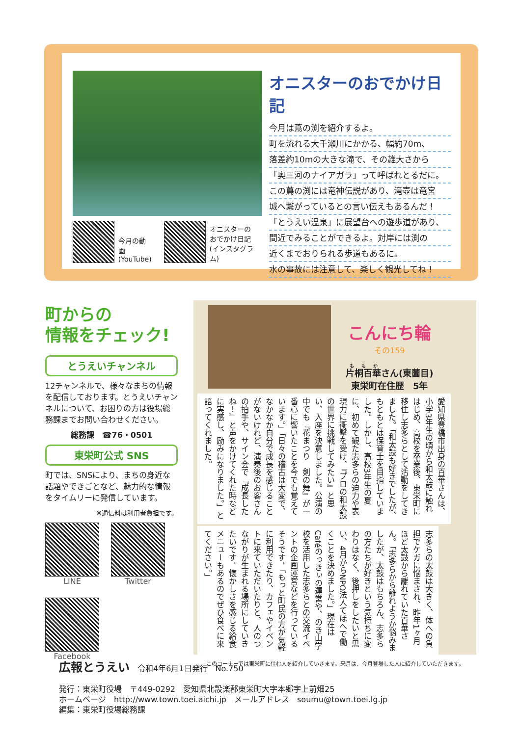今月の動画
(YouTube)
オニスターの
おでかけ日記
(インスタグラム)
オニスターのおでかけ日記
今月は蔦の渕を紹介するよ。
町を流れる大千瀬川にかかる、幅約70m、
落差約10mの大きな滝で、その雄大さから
「奥三河のナイアガラ」って呼ばれとるだに。
この蔦の渕には竜神伝説があり、滝壺は竜宮
城へ繋がっているとの言い伝えもあるんだ！
「とうえい温泉」に展望台への遊歩道があり、
間近でみることができるよ。対岸には渕の
近くまでおりられる歩道もあるに。
水の事故には注意して、楽しく観光してね！
町からの
情報をチェック!
とうえいチャンネル
12チャンネルで、様々なまちの情報を配信しております。とうえいチャンネルについて、お困りの方は役場総務課までお問い合わせください。
総務課　☎76・0501
東栄町公式 SNS
町では、SNSにより、まちの身近な話題やできごとなど、魅力的な情報をタイムリーに発信しています。
※通信料は利用者負担です。
LINE
Twitter
Facebook
こんにち輪
その159
片桐百華さん(東薗目)
東栄町在住歴　5年
愛知県豊橋市出身の百華さんは、小学3年生の頃から和太鼓に触れはじめ、高校を卒業後、東栄町に移住し志多らとして活動をしてきました。「和太鼓も好きでしたが、もともとは保育士を目指していました。しかし、高校3年生の夏に、初めて観た志多らの迫力や表現力に衝撃を受け、『プロの和太鼓の世界に挑戦してみたい』と思い、入座を決意しました。公演の中でも『花まつり　剣の舞』が一番心に響いたことを今でも覚えています。」「日々の稽古は大変で、なかなか自分で成長を感じることがないけれど、演奏後のお客さんの拍手や、サイン会で『成長したね！』と声をかけてくれた時などに実感し、励みになりました。」と語ってくれました。
志多らの太鼓は大きく、体への負担でケガに悩まされ、昨年1ヶ月ほど太鼓から離れていた百華さん。「志多らから離れようか悩みましたが、太鼓はもちろん、志多らの方たちが好きという気持ちに変わりはなく、後押しをしたいと思い、4月からNPO法人てほへで働くことを決めました。」現在はCaféのっきぃの運営や、のき山学校を活用した志多らとの交流イベントの企画運営などを行っているそうです。「もっと町民の方が気軽に利用できたり、カフェやイベントに来ていただいたりと、人のつながりが生まれる場所にしていきたいです。懐かしさを感じる給食メニューもあるのでぜひ食べに来てください。」
このコーナーでは東栄町に住む人を紹介していきます。来月は、今月登場した人に紹介していただきます。
広報とうえい　令和4年6月1日発行　No.750
発行：東栄町役場　〒449-0292　愛知県北設楽郡東栄町大字本郷字上前畑25
ホームページ　http://www.town.toei.aichi.jp　メールアドレス　soumu@town.toei.lg.jp
編集：東栄町役場総務課